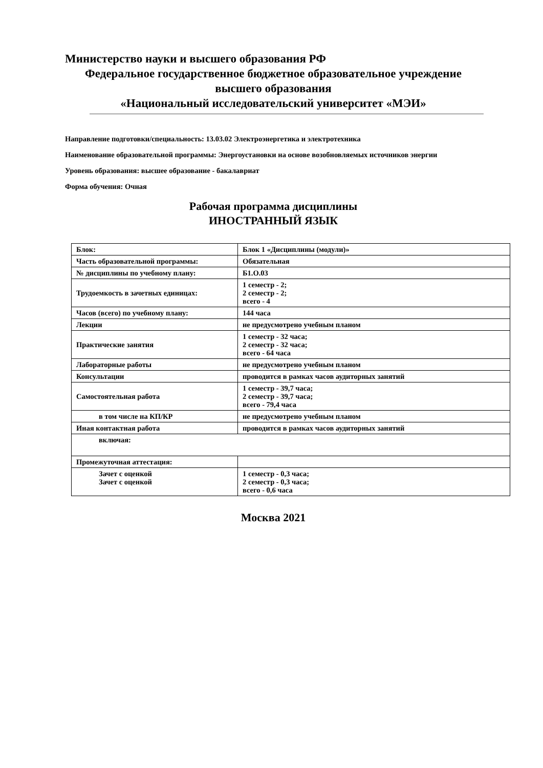Министерство науки и высшего образования РФ
Федеральное государственное бюджетное образовательное учреждение
высшего образования
«Национальный исследовательский университет «МЭИ»
Направление подготовки/специальность: 13.03.02 Электроэнергетика и электротехника
Наименование образовательной программы: Энергоустановки на основе возобновляемых источников энергии
Уровень образования: высшее образование - бакалавриат
Форма обучения: Очная
Рабочая программа дисциплины
ИНОСТРАННЫЙ ЯЗЫК
| Блок: | Блок 1 «Дисциплины (модули)» |
| Часть образовательной программы: | Обязательная |
| № дисциплины по учебному плану: | Б1.О.03 |
| Трудоемкость в зачетных единицах: | 1 семестр - 2; 2 семестр - 2; всего - 4 |
| Часов (всего) по учебному плану: | 144 часа |
| Лекции | не предусмотрено учебным планом |
| Практические занятия | 1 семестр - 32 часа; 2 семестр - 32 часа; всего - 64 часа |
| Лабораторные работы | не предусмотрено учебным планом |
| Консультации | проводится в рамках часов аудиторных занятий |
| Самостоятельная работа | 1 семестр - 39,7 часа; 2 семестр - 39,7 часа; всего - 79,4 часа |
| в том числе на КП/КР | не предусмотрено учебным планом |
| Иная контактная работа | проводится в рамках часов аудиторных занятий |
| включая: | |
| Промежуточная аттестация: | |
| Зачет с оценкой Зачет с оценкой | 1 семестр - 0,3 часа; 2 семестр - 0,3 часа; всего - 0,6 часа |
Москва 2021